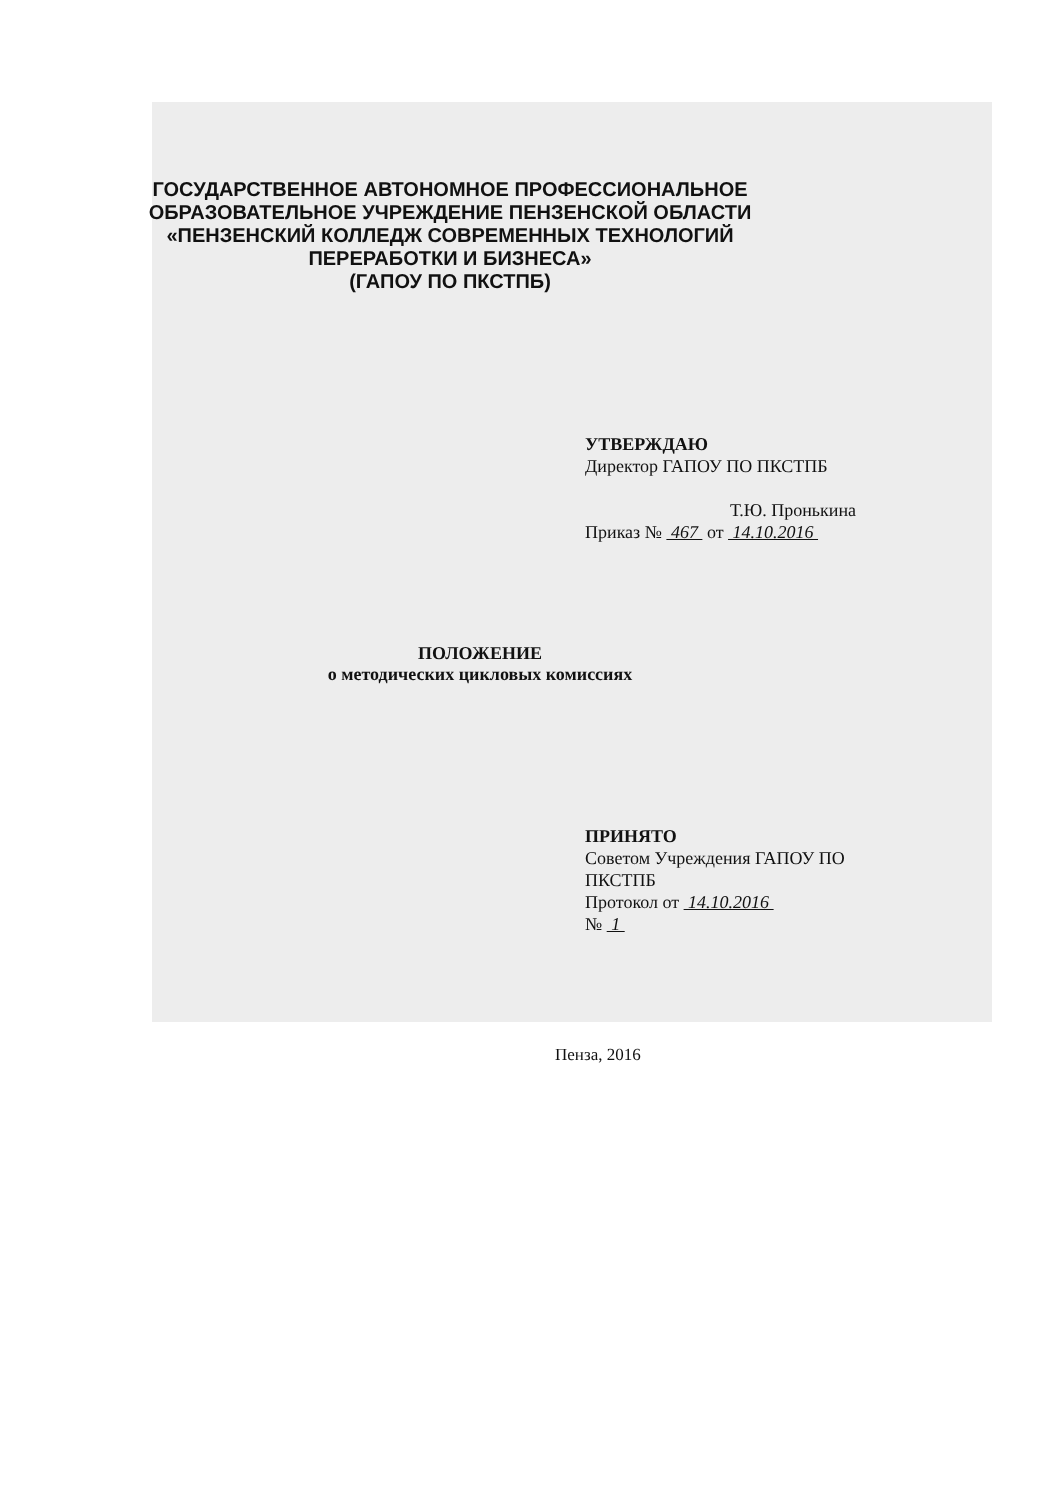ГОСУДАРСТВЕННОЕ АВТОНОМНОЕ ПРОФЕССИОНАЛЬНОЕ
ОБРАЗОВАТЕЛЬНОЕ УЧРЕЖДЕНИЕ ПЕНЗЕНСКОЙ ОБЛАСТИ
«ПЕНЗЕНСКИЙ КОЛЛЕДЖ СОВРЕМЕННЫХ ТЕХНОЛОГИЙ
ПЕРЕРАБОТКИ И БИЗНЕСА»
(ГАПОУ ПО ПКСТПБ)
УТВЕРЖДАЮ
Директор ГАПОУ ПО ПКСТПБ
Т.Ю. Пронькина
Приказ № 467 от 14.10.2016
ПОЛОЖЕНИЕ
о методических цикловых комиссиях
ПРИНЯТО
Советом Учреждения ГАПОУ ПО
ПКСТПБ
Протокол от 14.10.2016
№ 1
Пенза, 2016